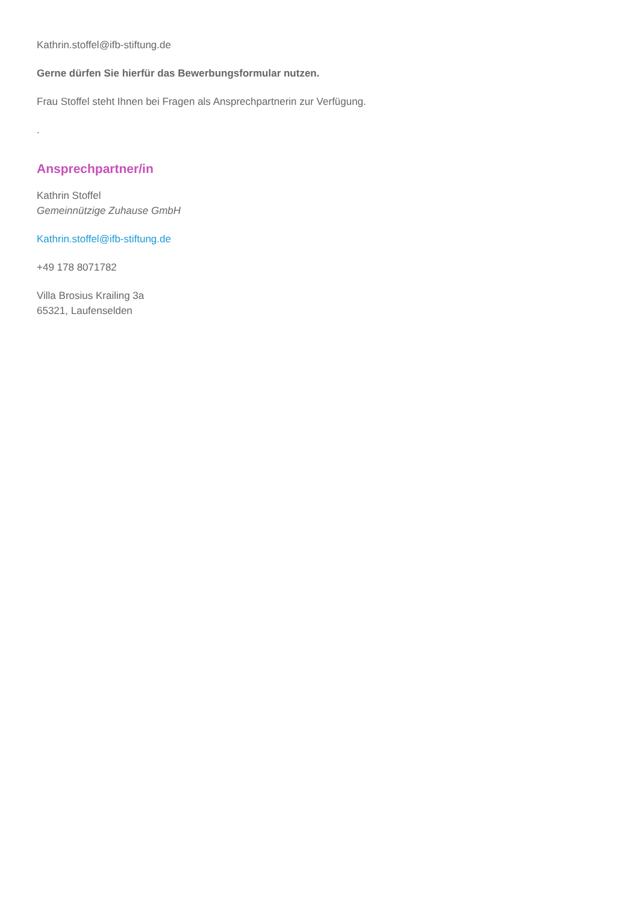Kathrin.stoffel@ifb-stiftung.de
Gerne dürfen Sie hierfür das Bewerbungsformular nutzen.
Frau Stoffel steht Ihnen bei Fragen als Ansprechpartnerin zur Verfügung.
.
Ansprechpartner/in
Kathrin Stoffel
Gemeinnützige Zuhause GmbH
Kathrin.stoffel@ifb-stiftung.de
+49 178 8071782
Villa Brosius Krailing 3a
65321, Laufenselden